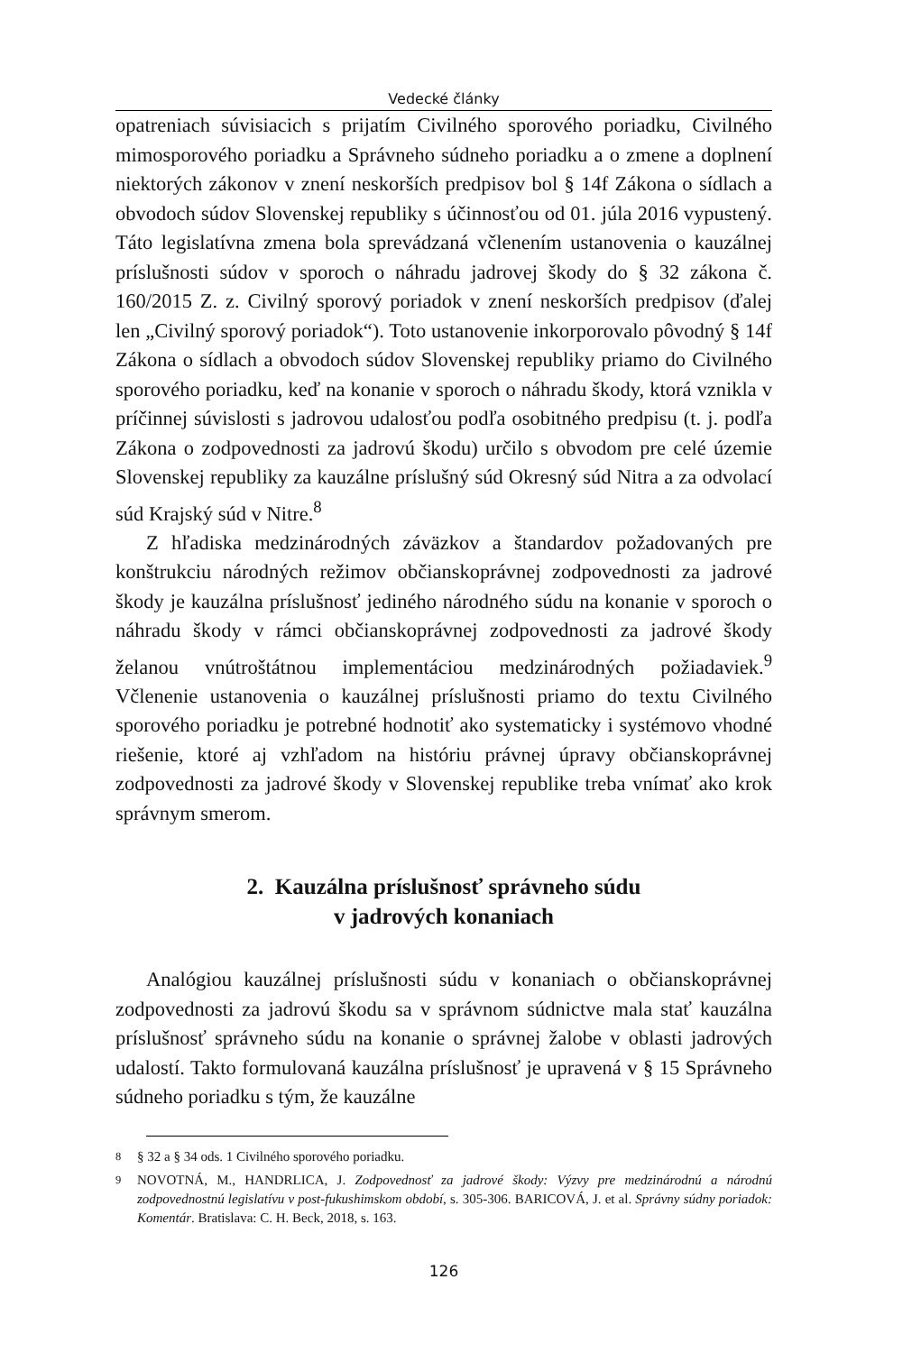Vedecké články
opatreniach súvisiacich s prijatím Civilného sporového poriadku, Civilného mimosporového poriadku a Správneho súdneho poriadku a o zmene a doplnení niektorých zákonov v znení neskorších predpisov bol § 14f Zákona o sídlach a obvodoch súdov Slovenskej republiky s účinnosťou od 01. júla 2016 vypustený. Táto legislatívna zmena bola sprevádzaná včlenením ustanovenia o kauzálnej príslušnosti súdov v sporoch o náhradu jadrovej škody do § 32 zákona č. 160/2015 Z. z. Civilný sporový poriadok v znení neskorších predpisov (ďalej len „Civilný sporový poriadok“). Toto ustanovenie inkorporovalo pôvodný § 14f Zákona o sídlach a obvodoch súdov Slovenskej republiky priamo do Civilného sporového poriadku, keď na konanie v sporoch o náhradu škody, ktorá vznikla v príčinnej súvislosti s jadrovou udalosťou podľa osobitného predpisu (t. j. podľa Zákona o zodpovednosti za jadrovú škodu) určilo s obvodom pre celé územie Slovenskej republiky za kauzálne príslušný súd Okresný súd Nitra a za odvolací súd Krajský súd v Nitre.<sup>8</sup>
Z hľadiska medzinárodných záväzkov a štandardov požadovaných pre konštrukciu národných režimov občianskoprávnej zodpovednosti za jadrové škody je kauzálna príslušnosť jediného národného súdu na konanie v sporoch o náhradu škody v rámci občianskoprávnej zodpovednosti za jadrové škody želanou vnútroštátnou implementáciou medzinárodných požiadaviek.<sup>9</sup> Včlenenie ustanovenia o kauzálnej príslušnosti priamo do textu Civilného sporového poriadku je potrebné hodnotiť ako systematicky i systémovo vhodné riešenie, ktoré aj vzhľadom na históriu právnej úpravy občianskoprávnej zodpovednosti za jadrové škody v Slovenskej republike treba vnímať ako krok správnym smerom.
2. Kauzálna príslušnosť správneho súdu
v jadrových konaniach
Analógiou kauzálnej príslušnosti súdu v konaniach o občianskoprávnej zodpovednosti za jadrovú škodu sa v správnom súdnictve mala stať kauzálna príslušnosť správneho súdu na konanie o správnej žalobe v oblasti jadrových udalostí. Takto formulovaná kauzálna príslušnosť je upravená v § 15 Správneho súdneho poriadku s tým, že kauzálne
<sup>8</sup> § 32 a § 34 ods. 1 Civilného sporového poriadku.
<sup>9</sup> NOVOTNÁ, M., HANDRLICA, J. Zodpovednosť za jadrové škody: Výzvy pre medzinárodnú a národnú zodpovednostnú legislatívu v post-fukushimskom období, s. 305-306. BARICOVÁ, J. et al. Správny súdny poriadok: Komentár. Bratislava: C. H. Beck, 2018, s. 163.
126